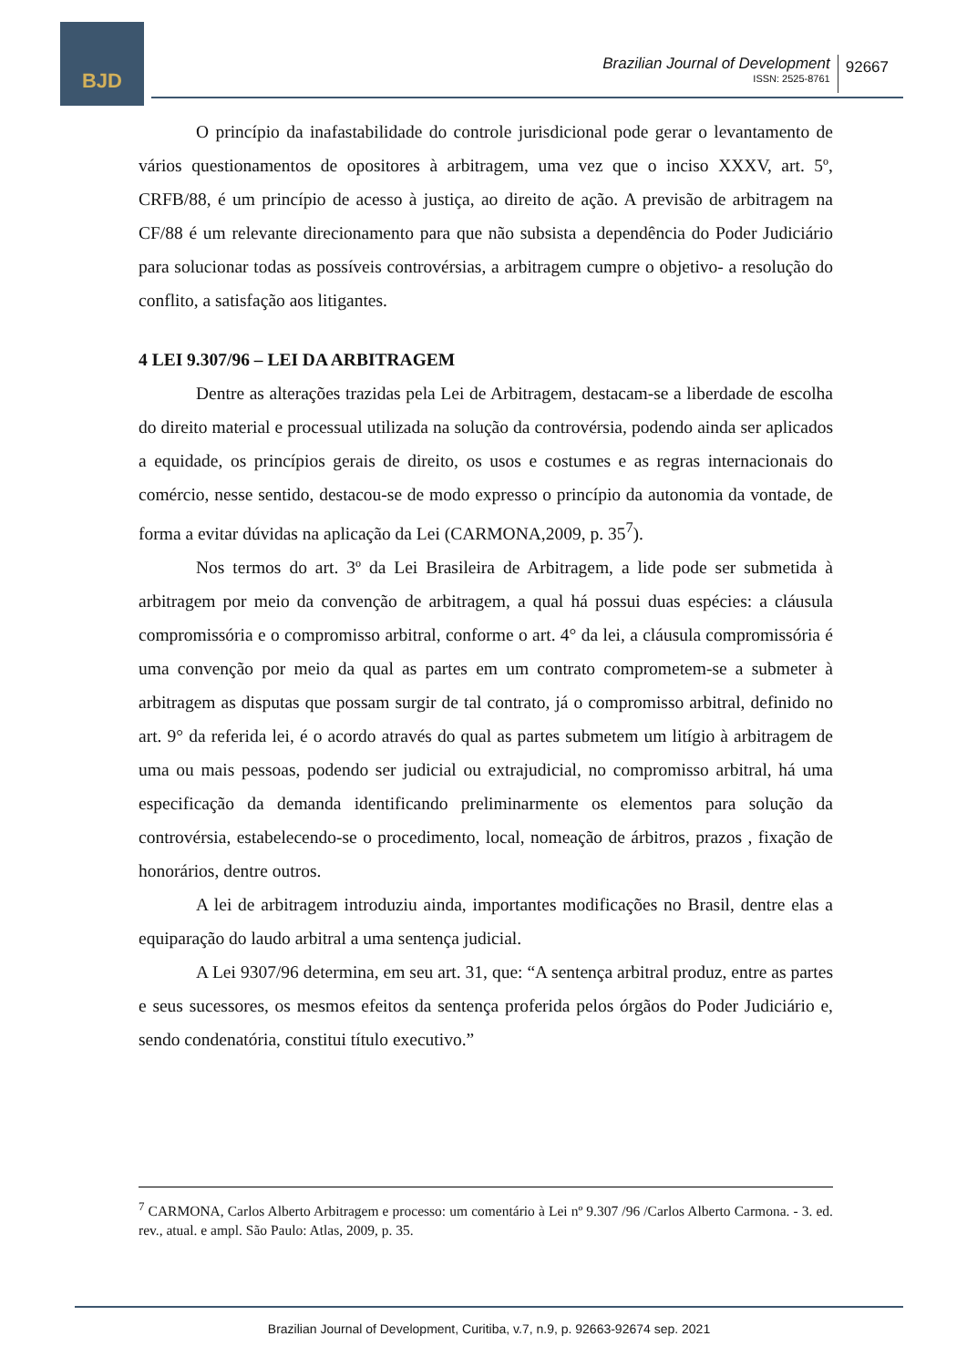BJD
Brazilian Journal of Development
ISSN: 2525-8761
92667
O princípio da inafastabilidade do controle jurisdicional pode gerar o levantamento de vários questionamentos de opositores à arbitragem, uma vez que o inciso XXXV, art. 5º, CRFB/88, é um princípio de acesso à justiça, ao direito de ação. A previsão de arbitragem na CF/88 é um relevante direcionamento para que não subsista a dependência do Poder Judiciário para solucionar todas as possíveis controvérsias, a arbitragem cumpre o objetivo- a resolução do conflito, a satisfação aos litigantes.
4 LEI 9.307/96 – LEI DA ARBITRAGEM
Dentre as alterações trazidas pela Lei de Arbitragem, destacam-se a liberdade de escolha do direito material e processual utilizada na solução da controvérsia, podendo ainda ser aplicados a equidade, os princípios gerais de direito, os usos e costumes e as regras internacionais do comércio, nesse sentido, destacou-se de modo expresso o princípio da autonomia da vontade, de forma a evitar dúvidas na aplicação da Lei (CARMONA,2009, p. 35<sup>7</sup>).
Nos termos do art. 3º da Lei Brasileira de Arbitragem, a lide pode ser submetida à arbitragem por meio da convenção de arbitragem, a qual há possui duas espécies: a cláusula compromissória e o compromisso arbitral, conforme o art. 4° da lei, a cláusula compromissória é uma convenção por meio da qual as partes em um contrato comprometem-se a submeter à arbitragem as disputas que possam surgir de tal contrato, já o compromisso arbitral, definido no art. 9° da referida lei, é o acordo através do qual as partes submetem um litígio à arbitragem de uma ou mais pessoas, podendo ser judicial ou extrajudicial, no compromisso arbitral, há uma especificação da demanda identificando preliminarmente os elementos para solução da controvérsia, estabelecendo-se o procedimento, local, nomeação de árbitros, prazos , fixação de honorários, dentre outros.
A lei de arbitragem introduziu ainda, importantes modificações no Brasil, dentre elas a equiparação do laudo arbitral a uma sentença judicial.
A Lei 9307/96 determina, em seu art. 31, que: “A sentença arbitral produz, entre as partes e seus sucessores, os mesmos efeitos da sentença proferida pelos órgãos do Poder Judiciário e, sendo condenatória, constitui título executivo.”
<sup>7</sup> CARMONA, Carlos Alberto Arbitragem e processo: um comentário à Lei nº 9.307 /96 /Carlos Alberto Carmona. - 3. ed. rev., atual. e ampl. São Paulo: Atlas, 2009, p. 35.
Brazilian Journal of Development, Curitiba, v.7, n.9, p. 92663-92674 sep. 2021